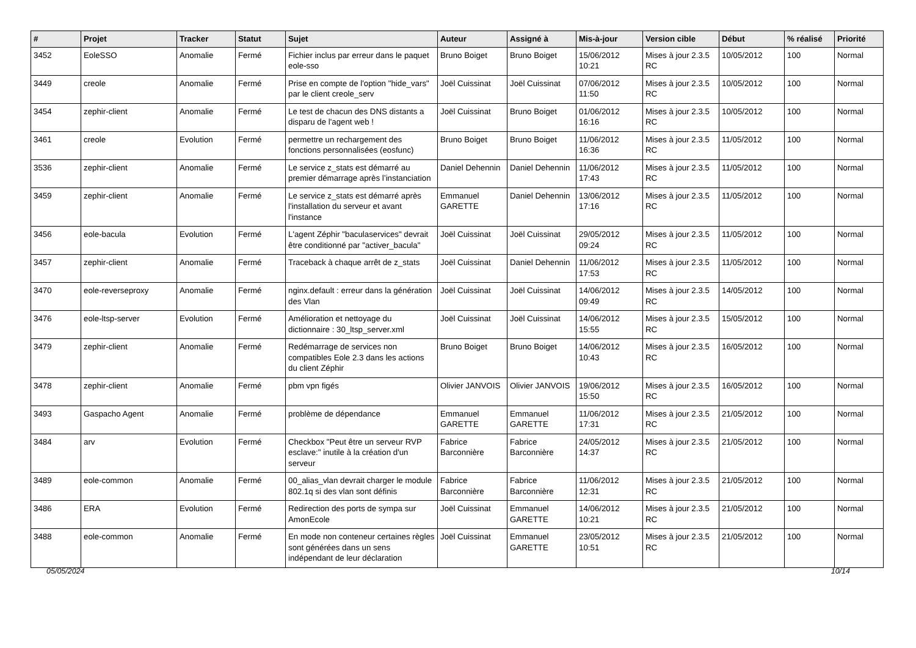| # | Projet | Tracker | Statut | Sujet | Auteur | Assigné à | Mis-à-jour | Version cible | Début | % réalisé | Priorité |
| --- | --- | --- | --- | --- | --- | --- | --- | --- | --- | --- | --- |
| 3452 | EoleSSO | Anomalie | Fermé | Fichier inclus par erreur dans le paquet eole-sso | Bruno Boiget | Bruno Boiget | 15/06/2012 10:21 | Mises à jour 2.3.5 RC | 10/05/2012 | 100 | Normal |
| 3449 | creole | Anomalie | Fermé | Prise en compte de l'option "hide_vars" par le client creole_serv | Joël Cuissinat | Joël Cuissinat | 07/06/2012 11:50 | Mises à jour 2.3.5 RC | 10/05/2012 | 100 | Normal |
| 3454 | zephir-client | Anomalie | Fermé | Le test de chacun des DNS distants a disparu de l'agent web ! | Joël Cuissinat | Bruno Boiget | 01/06/2012 16:16 | Mises à jour 2.3.5 RC | 10/05/2012 | 100 | Normal |
| 3461 | creole | Evolution | Fermé | permettre un rechargement des fonctions personnalisées (eosfunc) | Bruno Boiget | Bruno Boiget | 11/06/2012 16:36 | Mises à jour 2.3.5 RC | 11/05/2012 | 100 | Normal |
| 3536 | zephir-client | Anomalie | Fermé | Le service z_stats est démarré au premier démarrage après l’instanciation | Daniel Dehennin | Daniel Dehennin | 11/06/2012 17:43 | Mises à jour 2.3.5 RC | 11/05/2012 | 100 | Normal |
| 3459 | zephir-client | Anomalie | Fermé | Le service z_stats est démarré après l'installation du serveur et avant l'instance | Emmanuel GARETTE | Daniel Dehennin | 13/06/2012 17:16 | Mises à jour 2.3.5 RC | 11/05/2012 | 100 | Normal |
| 3456 | eole-bacula | Evolution | Fermé | L'agent Zéphir "baculaservices" devrait être conditionné par "activer_bacula" | Joël Cuissinat | Joël Cuissinat | 29/05/2012 09:24 | Mises à jour 2.3.5 RC | 11/05/2012 | 100 | Normal |
| 3457 | zephir-client | Anomalie | Fermé | Traceback à chaque arrêt de z_stats | Joël Cuissinat | Daniel Dehennin | 11/06/2012 17:53 | Mises à jour 2.3.5 RC | 11/05/2012 | 100 | Normal |
| 3470 | eole-reverseproxy | Anomalie | Fermé | nginx.default : erreur dans la génération des Vlan | Joël Cuissinat | Joël Cuissinat | 14/06/2012 09:49 | Mises à jour 2.3.5 RC | 14/05/2012 | 100 | Normal |
| 3476 | eole-ltsp-server | Evolution | Fermé | Amélioration et nettoyage du dictionnaire : 30_ltsp_server.xml | Joël Cuissinat | Joël Cuissinat | 14/06/2012 15:55 | Mises à jour 2.3.5 RC | 15/05/2012 | 100 | Normal |
| 3479 | zephir-client | Anomalie | Fermé | Redémarrage de services non compatibles Eole 2.3 dans les actions du client Zéphir | Bruno Boiget | Bruno Boiget | 14/06/2012 10:43 | Mises à jour 2.3.5 RC | 16/05/2012 | 100 | Normal |
| 3478 | zephir-client | Anomalie | Fermé | pbm vpn figés | Olivier JANVOIS | Olivier JANVOIS | 19/06/2012 15:50 | Mises à jour 2.3.5 RC | 16/05/2012 | 100 | Normal |
| 3493 | Gaspacho Agent | Anomalie | Fermé | problème de dépendance | Emmanuel GARETTE | Emmanuel GARETTE | 11/06/2012 17:31 | Mises à jour 2.3.5 RC | 21/05/2012 | 100 | Normal |
| 3484 | arv | Evolution | Fermé | Checkbox "Peut être un serveur RVP esclave:" inutile à la création d'un serveur | Fabrice Barconnière | Fabrice Barconnière | 24/05/2012 14:37 | Mises à jour 2.3.5 RC | 21/05/2012 | 100 | Normal |
| 3489 | eole-common | Anomalie | Fermé | 00_alias_vlan devrait charger le module 802.1q si des vlan sont définis | Fabrice Barconnière | Fabrice Barconnière | 11/06/2012 12:31 | Mises à jour 2.3.5 RC | 21/05/2012 | 100 | Normal |
| 3486 | ERA | Evolution | Fermé | Redirection des ports de sympa sur AmonEcole | Joël Cuissinat | Emmanuel GARETTE | 14/06/2012 10:21 | Mises à jour 2.3.5 RC | 21/05/2012 | 100 | Normal |
| 3488 | eole-common | Anomalie | Fermé | En mode non conteneur certaines règles sont générées dans un sens indépendant de leur déclaration | Joël Cuissinat | Emmanuel GARETTE | 23/05/2012 10:51 | Mises à jour 2.3.5 RC | 21/05/2012 | 100 | Normal |
05/05/2024 10/14